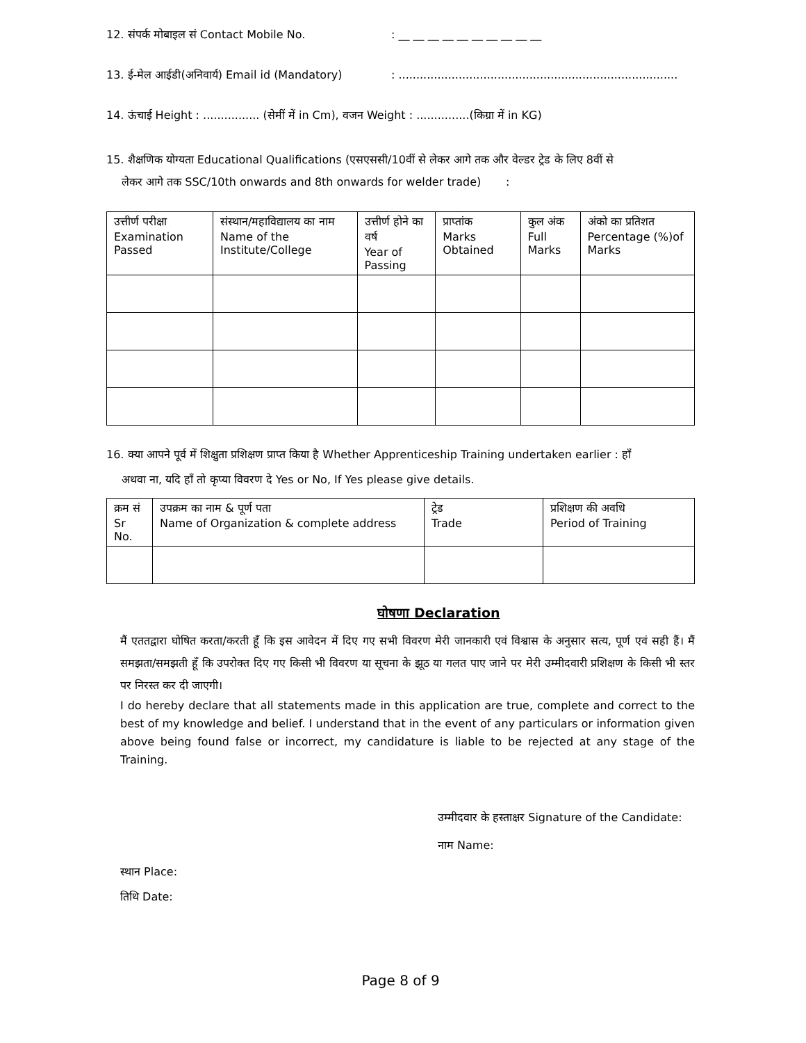12. संपर्क मोबाइल सं Contact Mobile No.: __ __ __ __ __ __ __ __ __ __
13. ई-मेल आईडी(अनिवार्य) Email id (Mandatory): ...............................................................................
14. ऊंचाई Height : ................ (सेमीं में in Cm), वजन Weight : ...............(किग्रा में in KG)
15. शैक्षणिक योग्यता Educational Qualifications (एसएससी/10वीं से लेकर आगे तक और वेल्डर ट्रेड के लिए 8वीं से
लेकर आगे तक SSC/10th onwards and 8th onwards for welder trade) :
| उत्तीर्ण परीक्षा Examination Passed | संस्थान/महाविद्यालय का नाम Name of the Institute/College | उत्तीर्ण होने का वर्ष Year of Passing | प्राप्तांक Marks Obtained | कुल अंक Full Marks | अंको का प्रतिशत Percentage (%)of Marks |
| --- | --- | --- | --- | --- | --- |
16. क्या आपने पूर्व में शिक्षुता प्रशिक्षण प्राप्त किया है Whether Apprenticeship Training undertaken earlier : हाँ
अथवा ना, यदि हाँ तो कृप्या विवरण दे Yes or No, If Yes please give details.
| क्रम सं Sr No. | उपक्रम का नाम & पूर्ण पता Name of Organization & complete address | ट्रेड Trade | प्रशिक्षण की अवधि Period of Training |
| --- | --- | --- | --- |
घोषणा Declaration
मैं एततद्वारा घोषित करता/करती हूँ कि इस आवेदन में दिए गए सभी विवरण मेरी जानकारी एवं विश्वास के अनुसार सत्य, पूर्ण एवं सही हैं। मैं समझता/समझती हूँ कि उपरोक्त दिए गए किसी भी विवरण या सूचना के झूठ या गलत पाए जाने पर मेरी उम्मीदवारी प्रशिक्षण के किसी भी स्तर पर निरस्त कर दी जाएगी।
I do hereby declare that all statements made in this application are true, complete and correct to the best of my knowledge and belief. I understand that in the event of any particulars or information given above being found false or incorrect, my candidature is liable to be rejected at any stage of the Training.
उम्मीदवार के हस्ताक्षर Signature of the Candidate:
नाम Name:
स्थान Place:
तिथि Date:
Page 8 of 9